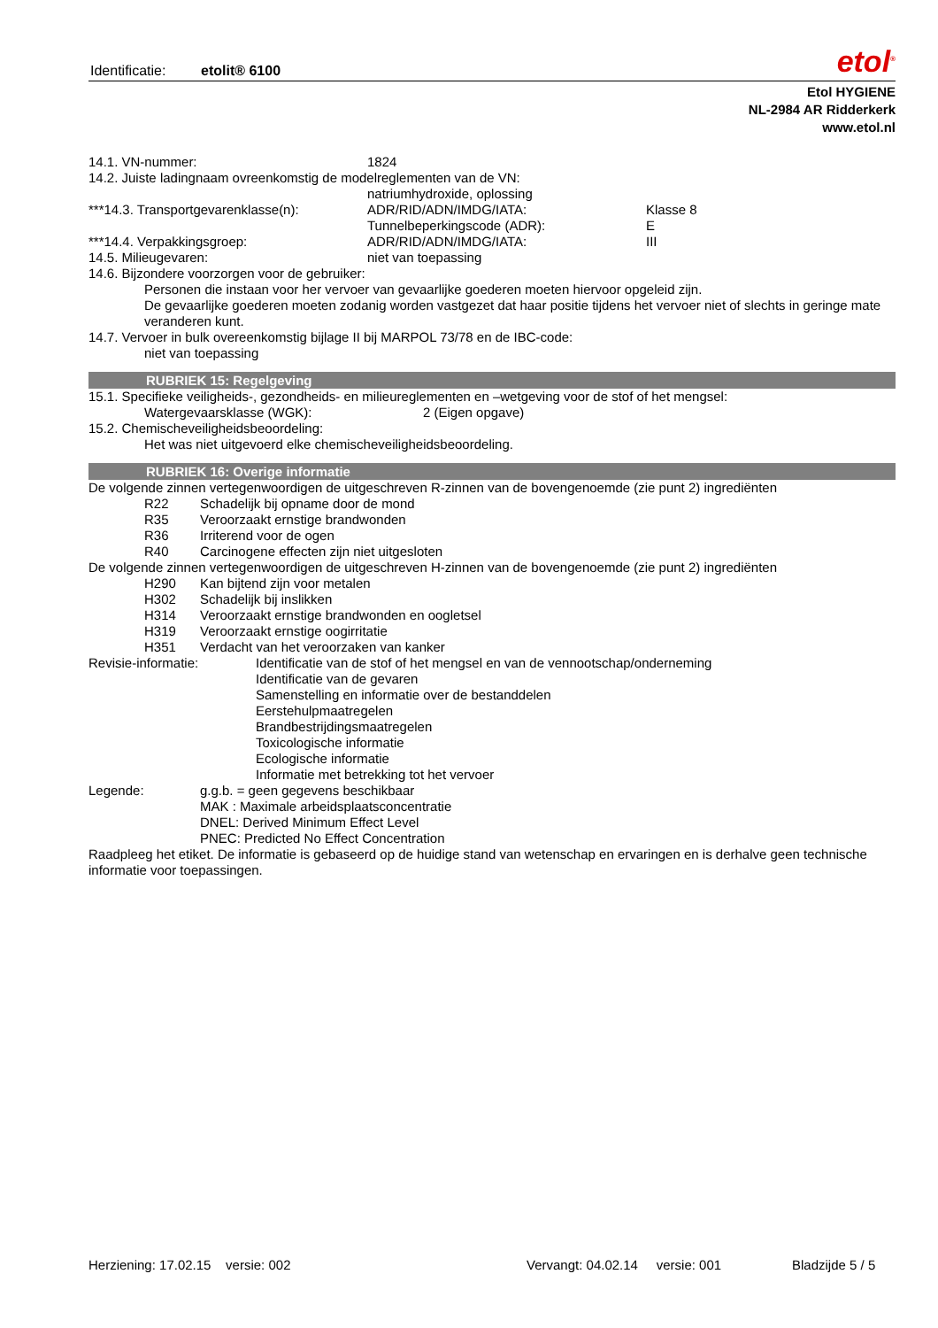Identificatie: etolit® 6100
etol<sup>®</sup>
Etol HYGIENE
NL-2984 AR Ridderkerk
www.etol.nl
14.1. VN-nummer: 1824
14.2. Juiste ladingnaam ovreenkomstig de modelreglementen van de VN:
natriumhydroxide, oplossing
***14.3. Transportgevarenklasse(n): ADR/RID/ADN/IMDG/IATA: Klasse 8
Tunnelbeperkingscode (ADR): E
***14.4. Verpakkingsgroep: ADR/RID/ADN/IMDG/IATA: III
14.5. Milieugevaren: niet van toepassing
14.6. Bijzondere voorzorgen voor de gebruiker:
Personen die instaan voor her vervoer van gevaarlijke goederen moeten hiervoor opgeleid zijn.
De gevaarlijke goederen moeten zodanig worden vastgezet dat haar positie tijdens het vervoer niet of slechts in geringe mate veranderen kunt.
14.7. Vervoer in bulk overeenkomstig bijlage II bij MARPOL 73/78 en de IBC-code:
niet van toepassing
RUBRIEK 15: Regelgeving
15.1. Specifieke veiligheids-, gezondheids- en milieureglementen en –wetgeving voor de stof of het mengsel:
Watergevaarsklasse (WGK): 2 (Eigen opgave)
15.2. Chemischeveiligheidsbeoordeling:
Het was niet uitgevoerd elke chemischeveiligheidsbeoordeling.
RUBRIEK 16: Overige informatie
De volgende zinnen vertegenwoordigen de uitgeschreven R-zinnen van de bovengenoemde (zie punt 2) ingrediënten
R22 Schadelijk bij opname door de mond
R35 Veroorzaakt ernstige brandwonden
R36 Irriterend voor de ogen
R40 Carcinogene effecten zijn niet uitgesloten
De volgende zinnen vertegenwoordigen de uitgeschreven H-zinnen van de bovengenoemde (zie punt 2) ingrediënten
H290 Kan bijtend zijn voor metalen
H302 Schadelijk bij inslikken
H314 Veroorzaakt ernstige brandwonden en oogletsel
H319 Veroorzaakt ernstige oogirritatie
H351 Verdacht van het veroorzaken van kanker
Revisie-informatie: Identificatie van de stof of het mengsel en van de vennootschap/onderneming
Identificatie van de gevaren
Samenstelling en informatie over de bestanddelen
Eerstehulpmaatregelen
Brandbestrijdingsmaatregelen
Toxicologische informatie
Ecologische informatie
Informatie met betrekking tot het vervoer
Legende: g.g.b. = geen gegevens beschikbaar
MAK : Maximale arbeidsplaatsconcentratie
DNEL: Derived Minimum Effect Level
PNEC: Predicted No Effect Concentration
Raadpleeg het etiket. De informatie is gebaseerd op de huidige stand van wetenschap en ervaringen en is derhalve geen technische informatie voor toepassingen.
Herziening: 17.02.15 versie: 002 Vervangt: 04.02.14 versie: 001 Bladzijde 5 / 5